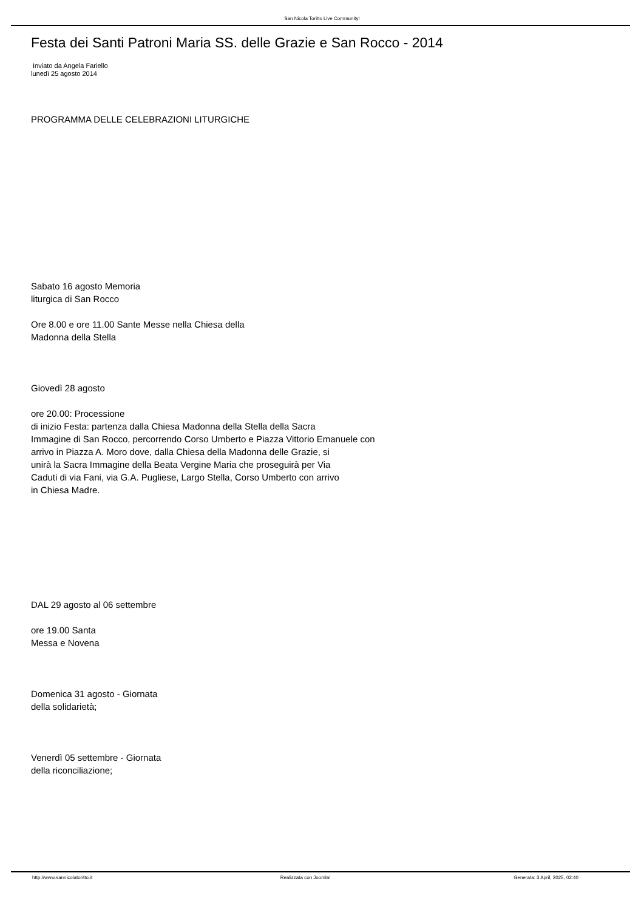San Nicola Toritto Live Community!
Festa dei Santi Patroni Maria SS. delle Grazie e San Rocco - 2014
Inviato da Angela Fariello
lunedì 25 agosto 2014
PROGRAMMA DELLE CELEBRAZIONI LITURGICHE
Sabato 16 agosto Memoria
liturgica di San Rocco
Ore 8.00 e ore 11.00 Sante Messe nella Chiesa della
Madonna della Stella
Giovedì 28 agosto
ore 20.00: Processione
di inizio Festa: partenza dalla Chiesa Madonna della Stella della Sacra
Immagine di San Rocco, percorrendo Corso Umberto e Piazza Vittorio Emanuele con
arrivo in Piazza A. Moro dove, dalla Chiesa della Madonna delle Grazie, si
unirà la Sacra Immagine della Beata Vergine Maria che proseguirà per Via
Caduti di via Fani, via G.A. Pugliese, Largo Stella, Corso Umberto con arrivo
in Chiesa Madre.
DAL 29 agosto al 06 settembre
ore 19.00 Santa
Messa e Novena
Domenica 31 agosto - Giornata
della solidarietà;
Venerdì 05 settembre - Giornata
della riconciliazione;
http://www.sannicolatoritto.it Realizzata con Joomla! Generata: 3 April, 2025, 02:40